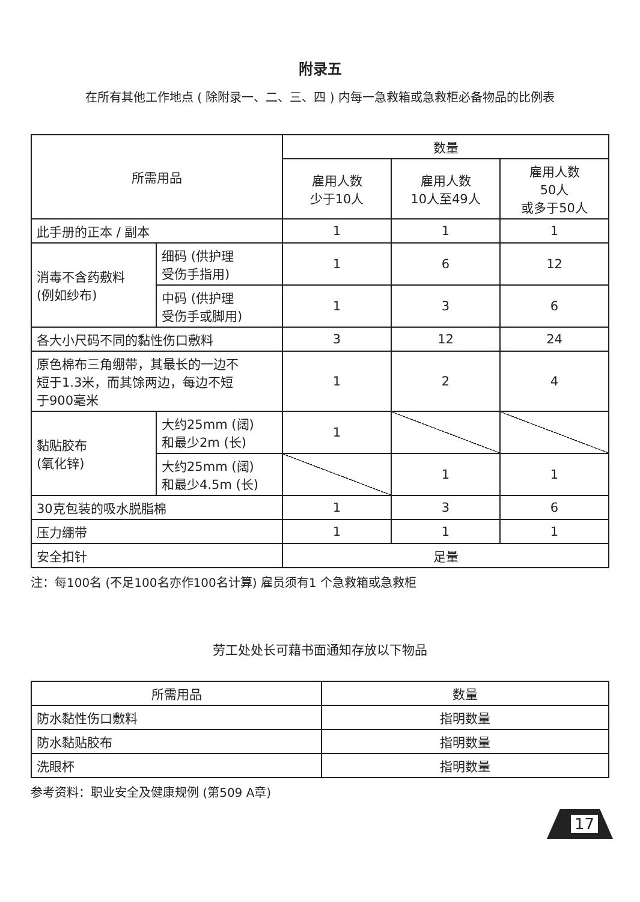附录五
在所有其他工作地点 ( 除附录一、二、三、四 ) 内每一急救箱或急救柜必备物品的比例表
| 所需用品 | | 数量 | | |
| --- | --- | --- | --- | --- |
| | | 雇用人数 少于10人 | 雇用人数 10人至49人 | 雇用人数 50人 或多于50人 |
| 此手册的正本 / 副本 | | 1 | 1 | 1 |
| 消毒不含药敷料 (例如纱布) | 细码 (供护理 受伤手指用) | 1 | 6 | 12 |
| | 中码 (供护理 受伤手或脚用) | 1 | 3 | 6 |
| 各大小尺码不同的黏性伤口敷料 | | 3 | 12 | 24 |
| 原色棉布三角绷带，其最长的一边不 短于1.3米，而其馀两边，每边不短 于900毫米 | | 1 | 2 | 4 |
| 黏贴胶布 (氧化锌) | 大约25mm (阔) 和最少2m (长) | 1 | | |
| | 大约25mm (阔) 和最少4.5m (长) | | 1 | 1 |
| 30克包装的吸水脱脂棉 | | 1 | 3 | 6 |
| 压力绷带 | | 1 | 1 | 1 |
| 安全扣针 | | 足量 | | |
注：每100名 (不足100名亦作100名计算) 雇员须有1 个急救箱或急救柜
劳工处处长可藉书面通知存放以下物品
| 所需用品 | 数量 |
| --- | --- |
| 防水黏性伤口敷料 | 指明数量 |
| 防水黏贴胶布 | 指明数量 |
| 洗眼杯 | 指明数量 |
参考资料：职业安全及健康规例 (第509 A章)
17